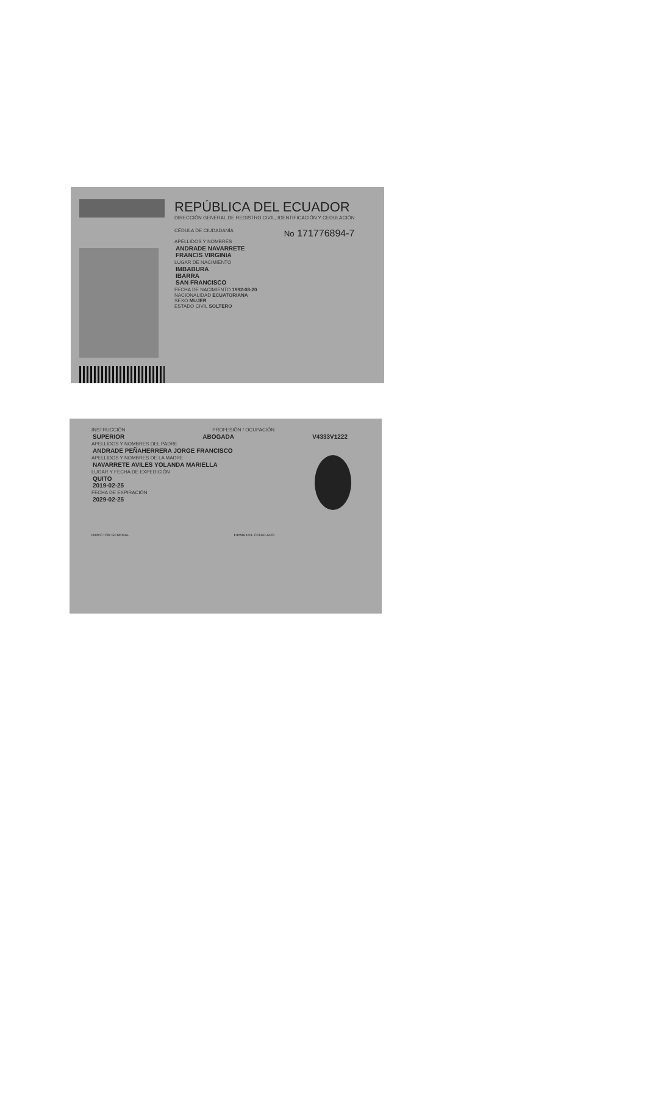REPÚBLICA DEL ECUADOR
DIRECCIÓN GENERAL DE REGISTRO CIVIL, IDENTIFICACIÓN Y CEDULACIÓN
CÉDULA DE CIUDADANÍA
No 171776894-7
APELLIDOS Y NOMBRES
ANDRADE NAVARRETE
FRANCIS VIRGINIA
LUGAR DE NACIMIENTO
IMBABURA
IBARRA
SAN FRANCISCO
FECHA DE NACIMIENTO 1992-08-20
NACIONALIDAD ECUATORIANA
SEXO MUJER
ESTADO CIVIL SOLTERO
INSTRUCCIÓN PROFESIÓN / OCUPACIÓN
SUPERIOR ABOGADA V4333V1222
APELLIDOS Y NOMBRES DEL PADRE
ANDRADE PEÑAHERRERA JORGE FRANCISCO
APELLIDOS Y NOMBRES DE LA MADRE
NAVARRETE AVILES YOLANDA MARIELLA
LUGAR Y FECHA DE EXPEDICIÓN
QUITO
2019-02-25
FECHA DE EXPIRACIÓN
2029-02-25
DIRECTOR GENERAL FIRMA DEL CEDULADO